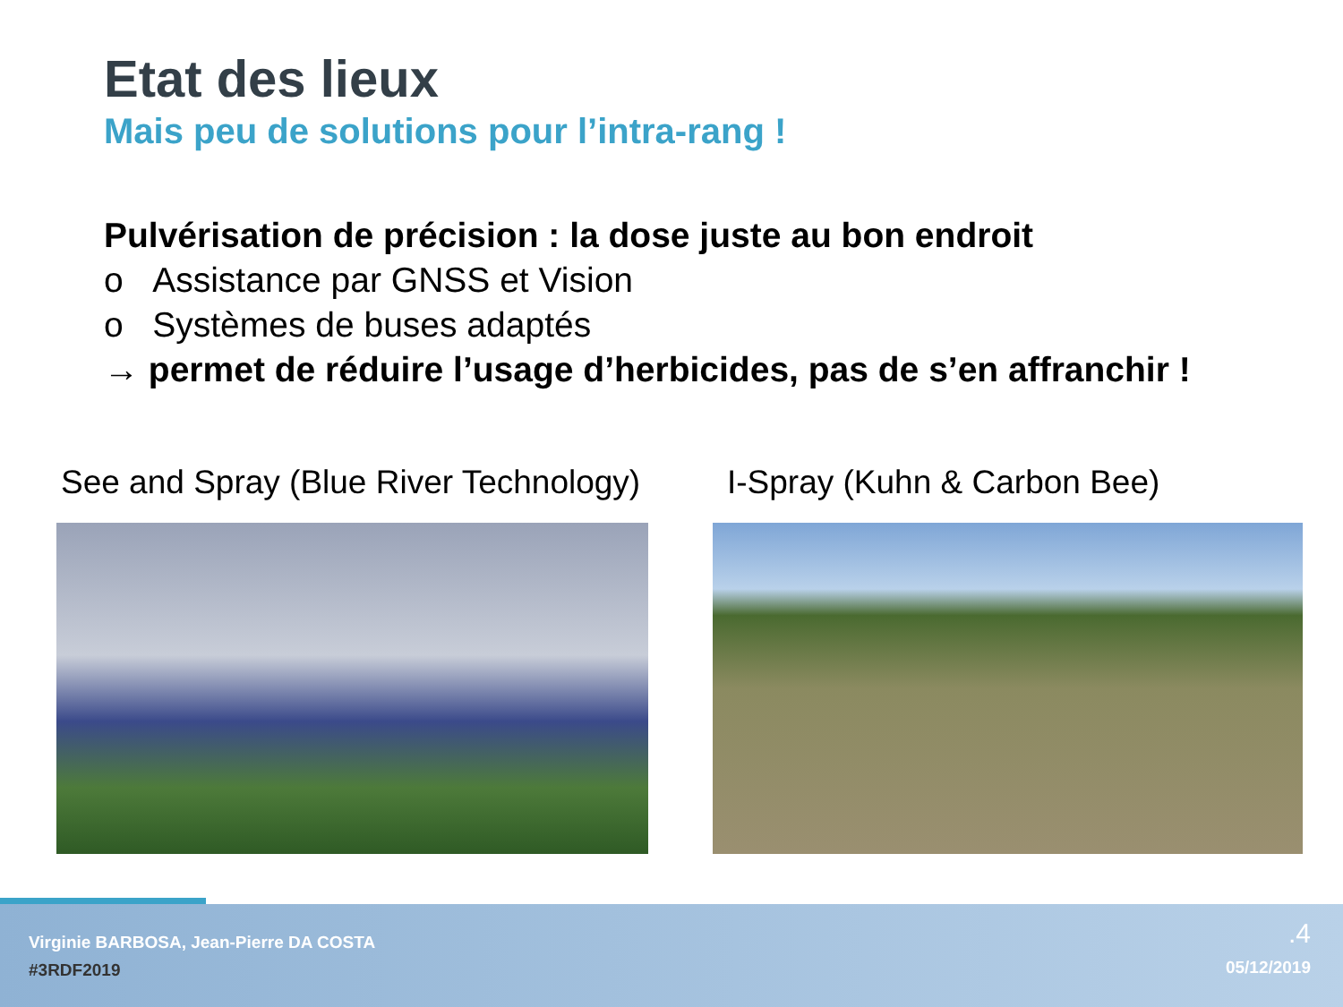Etat des lieux
Mais peu de solutions pour l’intra-rang !
Pulvérisation de précision : la dose juste au bon endroit
o Assistance par GNSS et Vision
o Systèmes de buses adaptés
→ permet de réduire l’usage d’herbicides, pas de s’en affranchir !
See and Spray (Blue River Technology)
I-Spray (Kuhn & Carbon Bee)
Virginie BARBOSA, Jean-Pierre DA COSTA
#3RDF2019
.4
05/12/2019